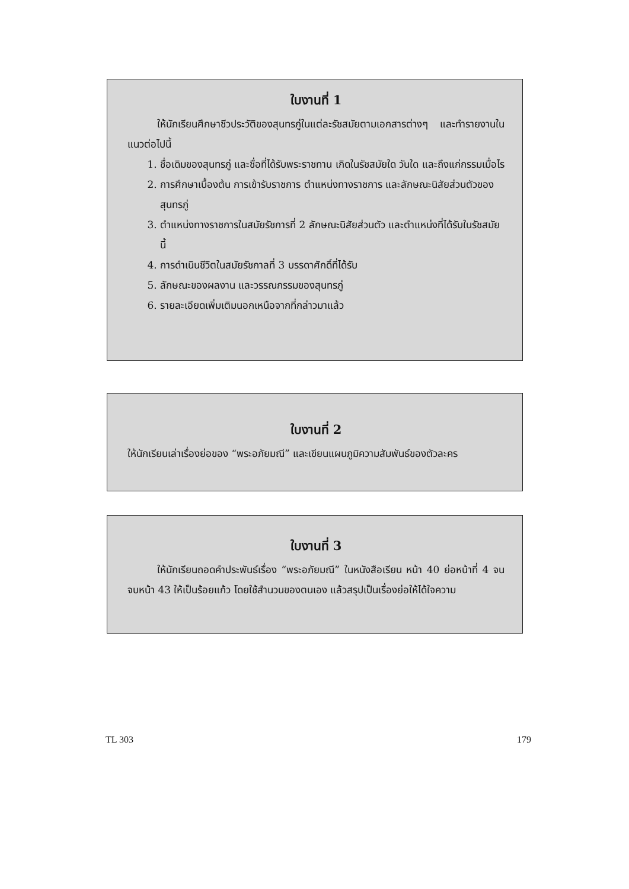ใบงานที่ 1
ให้นักเรียนศึกษาชีวประวัติของสุนทรภู่ในแต่ละรัชสมัยตามเอกสารต่างๆ และทำรายงานในแนวต่อไปนี้
1. ชื่อเดิมของสุนทรภู่ และชื่อที่ได้รับพระราชทาน เกิดในรัชสมัยใด วันใด และถึงแก่กรรมเมื่อไร
2. การศึกษาเบื้องต้น การเข้ารับราชการ ตำแหน่งทางราชการ และลักษณะนิสัยส่วนตัวของสุนทรภู่
3. ตำแหน่งทางราชการในสมัยรัชการที่ 2 ลักษณะนิสัยส่วนตัว และตำแหน่งที่ได้รับในรัชสมัยนี้
4. การดำเนินชีวิตในสมัยรัชกาลที่ 3 บรรดาศักดิ์ที่ได้รับ
5. ลักษณะของผลงาน และวรรณกรรมของสุนทรภู่
6. รายละเอียดเพิ่มเติมนอกเหนือจากที่กล่าวมาแล้ว
ใบงานที่ 2
ให้นักเรียนเล่าเรื่องย่อของ “พระอภัยมณี” และเขียนแผนภูมิความสัมพันธ์ของตัวละคร
ใบงานที่ 3
ให้นักเรียนถอดคำประพันธ์เรื่อง “พระอภัยมณี” ในหนังสือเรียน หน้า 40 ย่อหน้าที่ 4 จนจบหน้า 43 ให้เป็นร้อยแก้ว โดยใช้สำนวนของตนเอง แล้วสรุปเป็นเรื่องย่อให้ได้ใจความ
TL 303 179